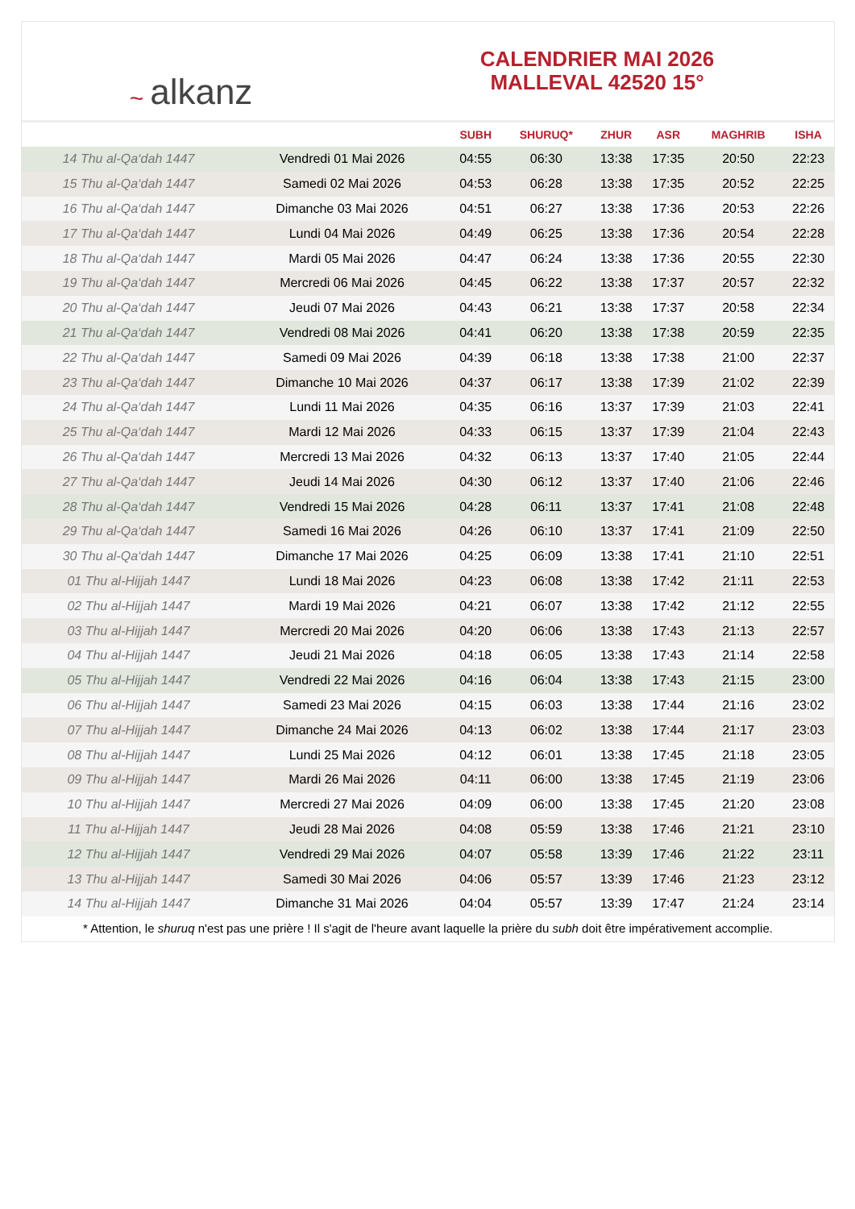~ alkanz
CALENDRIER MAI 2026
MALLEVAL 42520 15°
| | | SUBH | SHURUQ* | ZHUR | ASR | MAGHRIB | ISHA |
| --- | --- | --- | --- | --- | --- | --- | --- |
| 14 Thu al-Qa‘dah 1447 | Vendredi 01 Mai 2026 | 04:55 | 06:30 | 13:38 | 17:35 | 20:50 | 22:23 |
| 15 Thu al-Qa‘dah 1447 | Samedi 02 Mai 2026 | 04:53 | 06:28 | 13:38 | 17:35 | 20:52 | 22:25 |
| 16 Thu al-Qa‘dah 1447 | Dimanche 03 Mai 2026 | 04:51 | 06:27 | 13:38 | 17:36 | 20:53 | 22:26 |
| 17 Thu al-Qa‘dah 1447 | Lundi 04 Mai 2026 | 04:49 | 06:25 | 13:38 | 17:36 | 20:54 | 22:28 |
| 18 Thu al-Qa‘dah 1447 | Mardi 05 Mai 2026 | 04:47 | 06:24 | 13:38 | 17:36 | 20:55 | 22:30 |
| 19 Thu al-Qa‘dah 1447 | Mercredi 06 Mai 2026 | 04:45 | 06:22 | 13:38 | 17:37 | 20:57 | 22:32 |
| 20 Thu al-Qa‘dah 1447 | Jeudi 07 Mai 2026 | 04:43 | 06:21 | 13:38 | 17:37 | 20:58 | 22:34 |
| 21 Thu al-Qa‘dah 1447 | Vendredi 08 Mai 2026 | 04:41 | 06:20 | 13:38 | 17:38 | 20:59 | 22:35 |
| 22 Thu al-Qa‘dah 1447 | Samedi 09 Mai 2026 | 04:39 | 06:18 | 13:38 | 17:38 | 21:00 | 22:37 |
| 23 Thu al-Qa‘dah 1447 | Dimanche 10 Mai 2026 | 04:37 | 06:17 | 13:38 | 17:39 | 21:02 | 22:39 |
| 24 Thu al-Qa‘dah 1447 | Lundi 11 Mai 2026 | 04:35 | 06:16 | 13:37 | 17:39 | 21:03 | 22:41 |
| 25 Thu al-Qa‘dah 1447 | Mardi 12 Mai 2026 | 04:33 | 06:15 | 13:37 | 17:39 | 21:04 | 22:43 |
| 26 Thu al-Qa‘dah 1447 | Mercredi 13 Mai 2026 | 04:32 | 06:13 | 13:37 | 17:40 | 21:05 | 22:44 |
| 27 Thu al-Qa‘dah 1447 | Jeudi 14 Mai 2026 | 04:30 | 06:12 | 13:37 | 17:40 | 21:06 | 22:46 |
| 28 Thu al-Qa‘dah 1447 | Vendredi 15 Mai 2026 | 04:28 | 06:11 | 13:37 | 17:41 | 21:08 | 22:48 |
| 29 Thu al-Qa‘dah 1447 | Samedi 16 Mai 2026 | 04:26 | 06:10 | 13:37 | 17:41 | 21:09 | 22:50 |
| 30 Thu al-Qa‘dah 1447 | Dimanche 17 Mai 2026 | 04:25 | 06:09 | 13:38 | 17:41 | 21:10 | 22:51 |
| 01 Thu al-Hijjah 1447 | Lundi 18 Mai 2026 | 04:23 | 06:08 | 13:38 | 17:42 | 21:11 | 22:53 |
| 02 Thu al-Hijjah 1447 | Mardi 19 Mai 2026 | 04:21 | 06:07 | 13:38 | 17:42 | 21:12 | 22:55 |
| 03 Thu al-Hijjah 1447 | Mercredi 20 Mai 2026 | 04:20 | 06:06 | 13:38 | 17:43 | 21:13 | 22:57 |
| 04 Thu al-Hijjah 1447 | Jeudi 21 Mai 2026 | 04:18 | 06:05 | 13:38 | 17:43 | 21:14 | 22:58 |
| 05 Thu al-Hijjah 1447 | Vendredi 22 Mai 2026 | 04:16 | 06:04 | 13:38 | 17:43 | 21:15 | 23:00 |
| 06 Thu al-Hijjah 1447 | Samedi 23 Mai 2026 | 04:15 | 06:03 | 13:38 | 17:44 | 21:16 | 23:02 |
| 07 Thu al-Hijjah 1447 | Dimanche 24 Mai 2026 | 04:13 | 06:02 | 13:38 | 17:44 | 21:17 | 23:03 |
| 08 Thu al-Hijjah 1447 | Lundi 25 Mai 2026 | 04:12 | 06:01 | 13:38 | 17:45 | 21:18 | 23:05 |
| 09 Thu al-Hijjah 1447 | Mardi 26 Mai 2026 | 04:11 | 06:00 | 13:38 | 17:45 | 21:19 | 23:06 |
| 10 Thu al-Hijjah 1447 | Mercredi 27 Mai 2026 | 04:09 | 06:00 | 13:38 | 17:45 | 21:20 | 23:08 |
| 11 Thu al-Hijjah 1447 | Jeudi 28 Mai 2026 | 04:08 | 05:59 | 13:38 | 17:46 | 21:21 | 23:10 |
| 12 Thu al-Hijjah 1447 | Vendredi 29 Mai 2026 | 04:07 | 05:58 | 13:39 | 17:46 | 21:22 | 23:11 |
| 13 Thu al-Hijjah 1447 | Samedi 30 Mai 2026 | 04:06 | 05:57 | 13:39 | 17:46 | 21:23 | 23:12 |
| 14 Thu al-Hijjah 1447 | Dimanche 31 Mai 2026 | 04:04 | 05:57 | 13:39 | 17:47 | 21:24 | 23:14 |
* Attention, le shuruq n'est pas une prière ! Il s'agit de l'heure avant laquelle la prière du subh doit être impérativement accomplie.